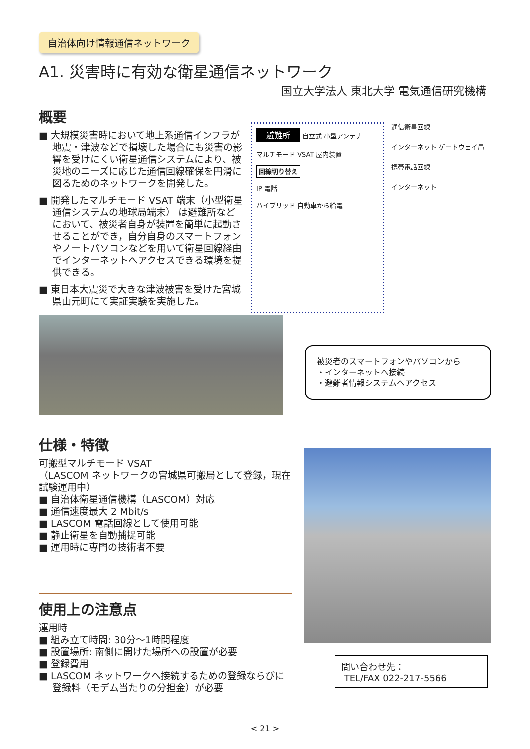自治体向け情報通信ネットワーク
A1. 災害時に有効な衛星通信ネットワーク
国立大学法人 東北大学 電気通信研究機構
概要
■ 大規模災害時において地上系通信インフラが地震・津波などで損壊した場合にも災害の影響を受けにくい衛星通信システムにより、被災地のニーズに応じた通信回線確保を円滑に図るためのネットワークを開発した。
■ 開発したマルチモード VSAT 端末（小型衛星通信システムの地球局端末） は避難所などにおいて、被災者自身が装置を簡単に起動させることができ，自分自身のスマートフォンやノートパソコンなどを用いて衛星回線経由でインターネットへアクセスできる環境を提供できる。
■ 東日本大震災で大きな津波被害を受けた宮城県山元町にて実証実験を実施した。
避難所 自立式 小型アンテナ
マルチモード VSAT 屋内装置
回線切り替え
IP 電話
ハイブリッド 自動車から給電
通信衛星回線
インターネット ゲートウェイ局
携帯電話回線
インターネット
被災者のスマートフォンやパソコンから
・インターネットへ接続
・避難者情報システムへアクセス
仕様・特徴
可搬型マルチモード VSAT
（LASCOM ネットワークの宮城県可搬局として登録，現在試験運用中）
■ 自治体衛星通信機構（LASCOM）対応
■ 通信速度最大 2 Mbit/s
■ LASCOM 電話回線として使用可能
■ 静止衛星を自動捕捉可能
■ 運用時に専門の技術者不要
使用上の注意点
運用時
■ 組み立て時間: 30分～1時間程度
■ 設置場所: 南側に開けた場所への設置が必要
■ 登録費用
■ LASCOM ネットワークへ接続するための登録ならびに登録料（モデム当たりの分担金）が必要
問い合わせ先：
TEL/FAX 022-217-5566
< 21 >